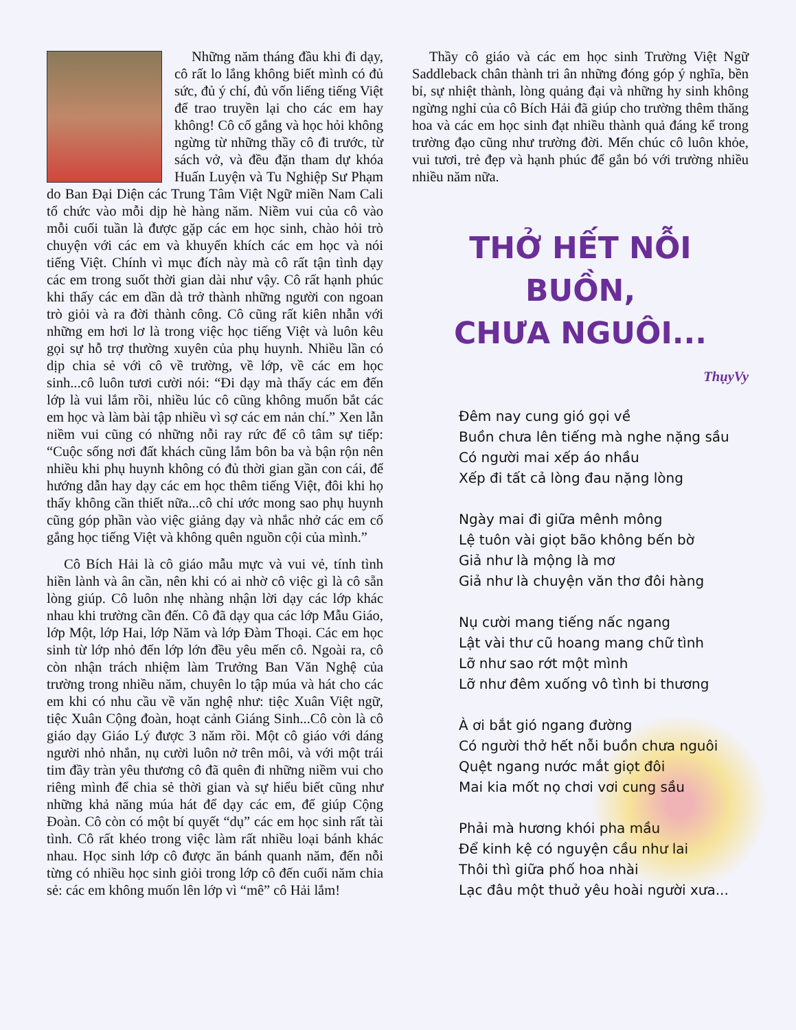Những năm tháng đầu khi đi dạy, cô rất lo lắng không biết mình có đủ sức, đủ ý chí, đủ vốn liếng tiếng Việt để trao truyền lại cho các em hay không! Cô cố gắng và học hỏi không ngừng từ những thầy cô đi trước, từ sách vở, và đều đặn tham dự khóa Huấn Luyện và Tu Nghiệp Sư Phạm do Ban Đại Diện các Trung Tâm Việt Ngữ miền Nam Cali tổ chức vào mỗi dịp hè hàng năm. Niềm vui của cô vào mỗi cuối tuần là được gặp các em học sinh, chào hỏi trò chuyện với các em và khuyến khích các em học và nói tiếng Việt. Chính vì mục đích này mà cô rất tận tình dạy các em trong suốt thời gian dài như vậy. Cô rất hạnh phúc khi thấy các em dần dà trở thành những người con ngoan trò giỏi và ra đời thành công. Cô cũng rất kiên nhẫn với những em hơi lơ là trong việc học tiếng Việt và luôn kêu gọi sự hỗ trợ thường xuyên của phụ huynh. Nhiều lần có dịp chia sẻ với cô về trường, về lớp, về các em học sinh...cô luôn tươi cười nói: “Đi dạy mà thấy các em đến lớp là vui lắm rồi, nhiều lúc cô cũng không muốn bắt các em học và làm bài tập nhiều vì sợ các em nản chí.” Xen lẫn niềm vui cũng có những nỗi ray rức để cô tâm sự tiếp: “Cuộc sống nơi đất khách cũng lắm bôn ba và bận rộn nên nhiều khi phụ huynh không có đủ thời gian gần con cái, để hướng dẫn hay dạy các em học thêm tiếng Việt, đôi khi họ thấy không cần thiết nữa...cô chỉ ước mong sao phụ huynh cũng góp phần vào việc giảng dạy và nhắc nhở các em cố gắng học tiếng Việt và không quên nguồn cội của mình.”
Cô Bích Hải là cô giáo mẫu mực và vui vẻ, tính tình hiền lành và ân cần, nên khi có ai nhờ cô việc gì là cô sẵn lòng giúp. Cô luôn nhẹ nhàng nhận lời dạy các lớp khác nhau khi trường cần đến. Cô đã dạy qua các lớp Mẫu Giáo, lớp Một, lớp Hai, lớp Năm và lớp Đàm Thoại. Các em học sinh từ lớp nhỏ đến lớp lớn đều yêu mến cô. Ngoài ra, cô còn nhận trách nhiệm làm Trưởng Ban Văn Nghệ của trường trong nhiều năm, chuyên lo tập múa và hát cho các em khi có nhu cầu về văn nghệ như: tiệc Xuân Việt ngữ, tiệc Xuân Cộng đoàn, hoạt cảnh Giáng Sinh...Cô còn là cô giáo dạy Giáo Lý được 3 năm rồi. Một cô giáo với dáng người nhỏ nhắn, nụ cười luôn nở trên môi, và với một trái tim đầy tràn yêu thương cô đã quên đi những niềm vui cho riêng mình để chia sẻ thời gian và sự hiểu biết cũng như những khả năng múa hát để dạy các em, để giúp Cộng Đoàn. Cô còn có một bí quyết “dụ” các em học sinh rất tài tình. Cô rất khéo trong việc làm rất nhiều loại bánh khác nhau. Học sinh lớp cô được ăn bánh quanh năm, đến nỗi từng có nhiều học sinh giỏi trong lớp cô đến cuối năm chia sẻ: các em không muốn lên lớp vì “mê” cô Hải lắm!
Thầy cô giáo và các em học sinh Trường Việt Ngữ Saddleback chân thành tri ân những đóng góp ý nghĩa, bền bỉ, sự nhiệt thành, lòng quảng đại và những hy sinh không ngừng nghỉ của cô Bích Hải đã giúp cho trường thêm thăng hoa và các em học sinh đạt nhiều thành quả đáng kể trong trường đạo cũng như trường đời. Mến chúc cô luôn khỏe, vui tươi, trẻ đẹp và hạnh phúc để gắn bó với trường nhiều nhiều năm nữa.
THỞ HẾT NỖI BUỒN,
CHƯA NGUÔI...
ThụyVy
Đêm nay cung gió gọi về
Buồn chưa lên tiếng mà nghe nặng sầu
Có người mai xếp áo nhầu
Xếp đi tất cả lòng đau nặng lòng
Ngày mai đi giữa mênh mông
Lệ tuôn vài giọt bão không bến bờ
Giả như là mộng là mơ
Giả như là chuyện văn thơ đôi hàng
Nụ cười mang tiếng nấc ngang
Lật vài thư cũ hoang mang chữ tình
Lỡ như sao rớt một mình
Lỡ như đêm xuống vô tình bi thương
À ơi bắt gió ngang đường
Có người thở hết nỗi buồn chưa nguôi
Quệt ngang nước mắt giọt đôi
Mai kia mốt nọ chơi vơi cung sầu
Phải mà hương khói pha mầu
Để kinh kệ có nguyện cầu như lai
Thôi thì giữa phố hoa nhài
Lạc đâu một thuở yêu hoài người xưa...